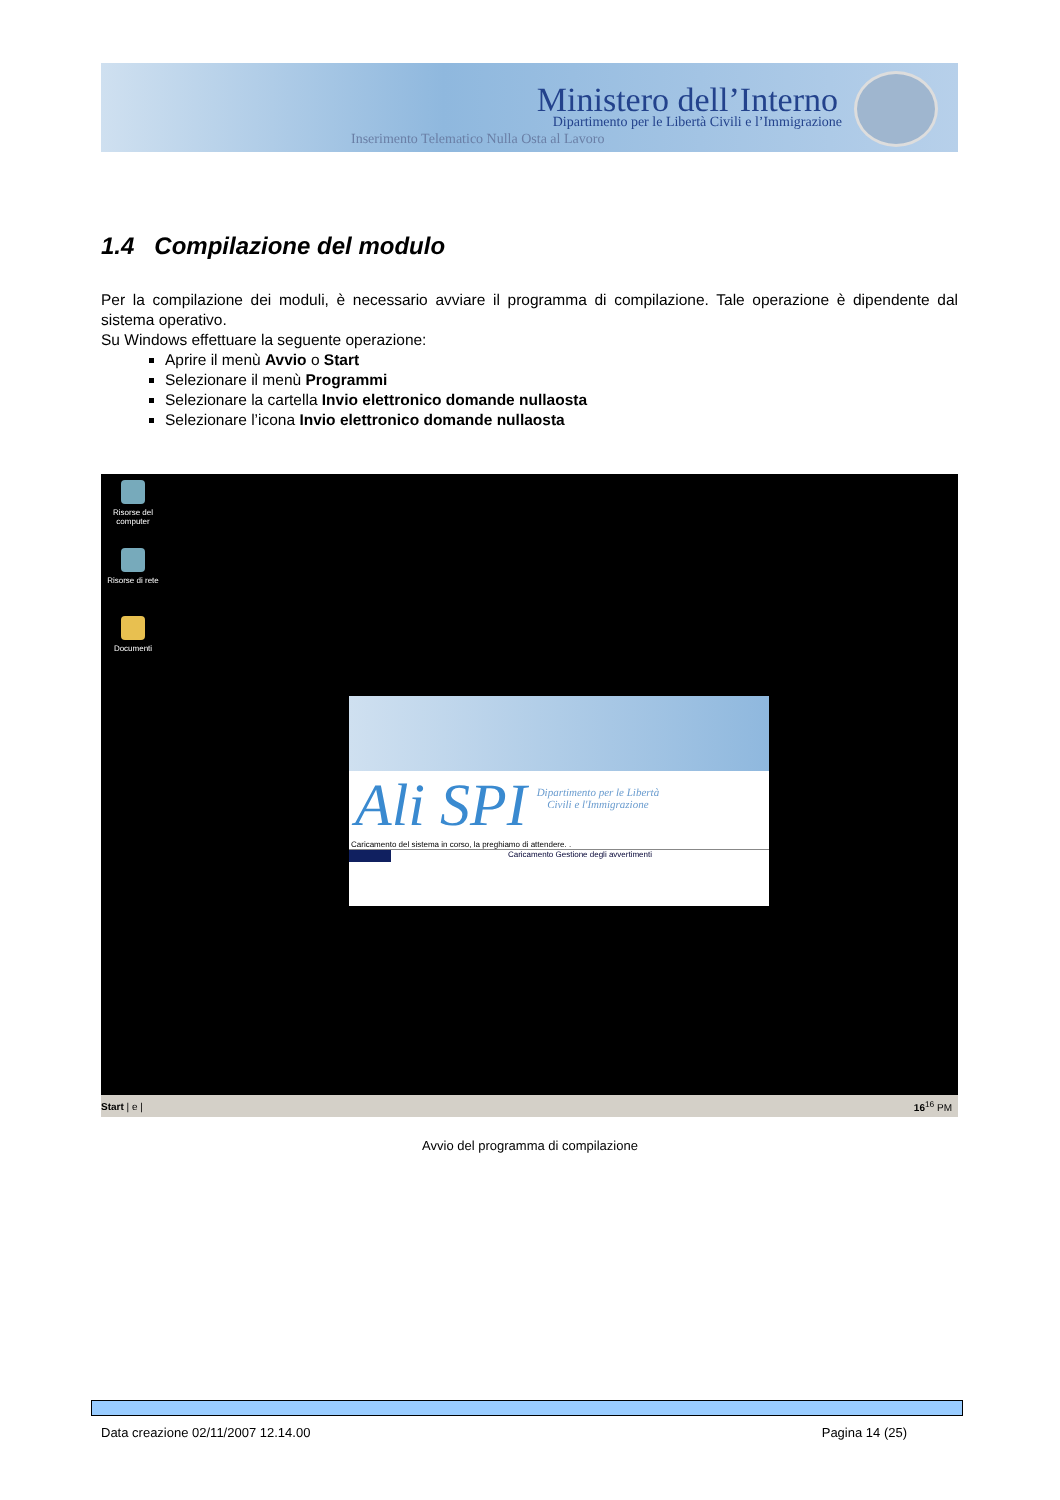Ministero dell’Interno
Dipartimento per le Libertà Civili e l’Immigrazione
Inserimento Telematico Nulla Osta al Lavoro
1.4 Compilazione del modulo
Per la compilazione dei moduli, è necessario avviare il programma di compilazione. Tale operazione è dipendente dal sistema operativo.
Su Windows effettuare la seguente operazione:
Aprire il menù Avvio o Start
Selezionare il menù Programmi
Selezionare la cartella Invio elettronico domande nullaosta
Selezionare l’icona Invio elettronico domande nullaosta
Risorse del computer
Risorse di rete
Documenti
Ali SPI
Dipartimento per le Libertà
Civili e l'Immigrazione
Caricamento del sistema in corso, la preghiamo di attendere. .
Caricamento Gestione degli avvertimenti
Start | e | 16<sup>16</sup> PM
Avvio del programma di compilazione
Data creazione 02/11/2007 12.14.00 Pagina 14 (25)